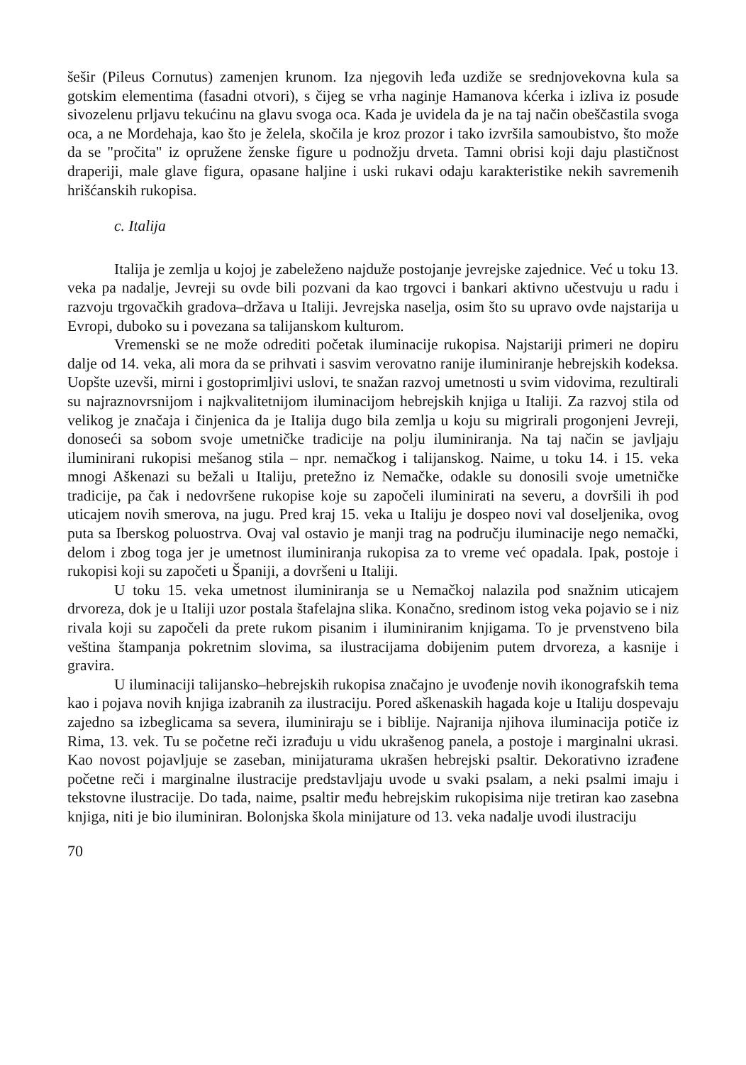šešir (Pileus Cornutus) zamenjen krunom. Iza njegovih leđa uzdiže se srednjovekovna kula sa gotskim elementima (fasadni otvori), s čijeg se vrha naginje Hamanova kćerka i izliva iz posude sivozelenu prljavu tekućinu na glavu svoga oca. Kada je uvidela da je na taj način obeščastila svoga oca, a ne Mordehaja, kao što je želela, skočila je kroz prozor i tako izvršila samoubistvo, što može da se "pročita" iz opružene ženske figure u podnožju drveta. Tamni obrisi koji daju plastičnost draperiji, male glave figura, opasane haljine i uski rukavi odaju karakteristike nekih savremenih hrišćanskih rukopisa.
c. Italija
Italija je zemlja u kojoj je zabeleženo najduže postojanje jevrejske zajednice. Već u toku 13. veka pa nadalje, Jevreji su ovde bili pozvani da kao trgovci i bankari aktivno učestvuju u radu i razvoju trgovačkih gradova–država u Italiji. Jevrejska naselja, osim što su upravo ovde najstarija u Evropi, duboko su i povezana sa talijanskom kulturom.
Vremenski se ne može odrediti početak iluminacije rukopisa. Najstariji primeri ne dopiru dalje od 14. veka, ali mora da se prihvati i sasvim verovatno ranije iluminiranje hebrejskih kodeksa. Uopšte uzevši, mirni i gostoprimljivi uslovi, te snažan razvoj umetnosti u svim vidovima, rezultirali su najraznovrsnijom i najkvalitetnijom iluminacijom hebrejskih knjiga u Italiji. Za razvoj stila od velikog je značaja i činjenica da je Italija dugo bila zemlja u koju su migrirali progonjeni Jevreji, donoseći sa sobom svoje umetničke tradicije na polju iluminiranja. Na taj način se javljaju iluminirani rukopisi mešanog stila – npr. nemačkog i talijanskog. Naime, u toku 14. i 15. veka mnogi Aškenazi su bežali u Italiju, pretežno iz Nemačke, odakle su donosili svoje umetničke tradicije, pa čak i nedovršene rukopise koje su započeli iluminirati na severu, a dovršili ih pod uticajem novih smerova, na jugu. Pred kraj 15. veka u Italiju je dospeo novi val doseljenika, ovog puta sa Iberskog poluostrva. Ovaj val ostavio je manji trag na području iluminacije nego nemački, delom i zbog toga jer je umetnost iluminiranja rukopisa za to vreme već opadala. Ipak, postoje i rukopisi koji su započeti u Španiji, a dovršeni u Italiji.
U toku 15. veka umetnost iluminiranja se u Nemačkoj nalazila pod snažnim uticajem drvoreza, dok je u Italiji uzor postala štafelajna slika. Konačno, sredinom istog veka pojavio se i niz rivala koji su započeli da prete rukom pisanim i iluminiranim knjigama. To je prvenstveno bila veština štampanja pokretnim slovima, sa ilustracijama dobijenim putem drvoreza, a kasnije i gravira.
U iluminaciji talijansko–hebrejskih rukopisa značajno je uvođenje novih ikonografskih tema kao i pojava novih knjiga izabranih za ilustraciju. Pored aškenaskih hagada koje u Italiju dospevaju zajedno sa izbeglicama sa severa, iluminiraju se i biblije. Najranija njihova iluminacija potiče iz Rima, 13. vek. Tu se početne reči izrađuju u vidu ukrašenog panela, a postoje i marginalni ukrasi. Kao novost pojavljuje se zaseban, minijaturama ukrašen hebrejski psaltir. Dekorativno izrađene početne reči i marginalne ilustracije predstavljaju uvode u svaki psalam, a neki psalmi imaju i tekstovne ilustracije. Do tada, naime, psaltir među hebrejskim rukopisima nije tretiran kao zasebna knjiga, niti je bio iluminiran. Bolonjska škola minijature od 13. veka nadalje uvodi ilustraciju
70